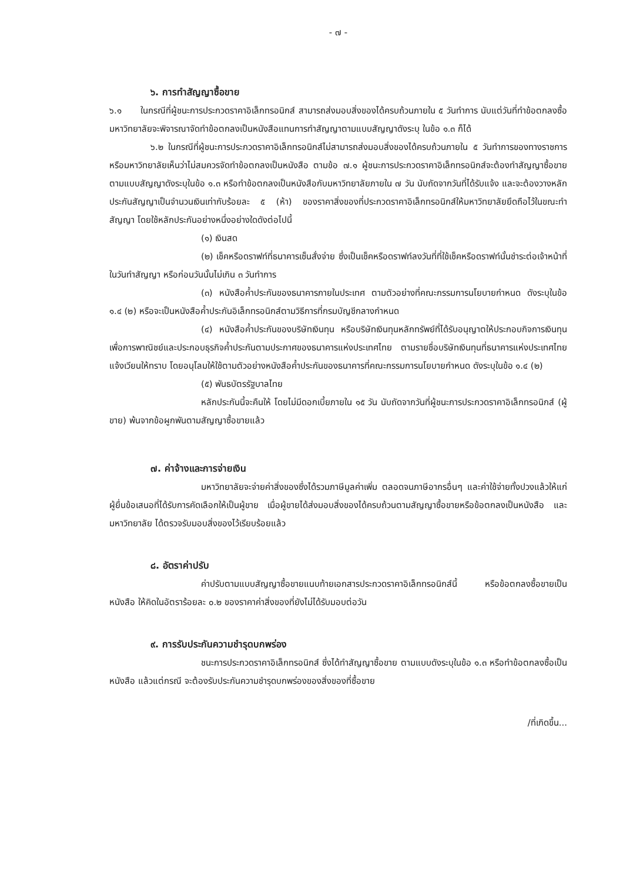- ๗ -
๖. การทำสัญญาซื้อขาย
๖.๑ ในกรณีที่ผู้ชนะการประกวดราคาอิเล็กทรอนิกส์ สามารถส่งมอบสิ่งของได้ครบถ้วนภายใน ๕ วันทำการ นับแต่วันที่ทำข้อตกลงซื้อ มหาวิทยาลัยจะพิจารณาจัดทำข้อตกลงเป็นหนังสือแทนการทำสัญญาตามแบบสัญญาดังระบุ ในข้อ ๑.๓ ก็ได้
๖.๒ ในกรณีที่ผู้ชนะการประกวดราคาอิเล็กทรอนิกส์ไม่สามารถส่งมอบสิ่งของได้ครบถ้วนภายใน ๕ วันทำการของทางราชการ หรือมหาวิทยาลัยเห็นว่าไม่สมควรจัดทำข้อตกลงเป็นหนังสือ ตามข้อ ๗.๑ ผู้ชนะการประกวดราคาอิเล็กทรอนิกส์จะต้องทำสัญญาซื้อขายตามแบบสัญญาดังระบุในข้อ ๑.๓ หรือทำข้อตกลงเป็นหนังสือกับมหาวิทยาลัยภายใน ๗ วัน นับถัดจากวันที่ได้รับแจ้ง และจะต้องวางหลักประกันสัญญาเป็นจำนวนเงินเท่ากับร้อยละ ๕ (ห้า) ของราคาสิ่งของที่ประกวดราคาอิเล็กทรอนิกส์ให้มหาวิทยาลัยยึดถือไว้ในขณะทำสัญญา โดยใช้หลักประกันอย่างหนึ่งอย่างใดดังต่อไปนี้
(๑) เงินสด
(๒) เช็คหรือดราฟท์ที่ธนาคารเซ็นสั่งจ่าย ซึ่งเป็นเช็คหรือดราฟท์ลงวันที่ที่ใช้เช็คหรือดราฟท์นั้นชำระต่อเจ้าหน้าที่ในวันทำสัญญา หรือก่อนวันนั้นไม่เกิน ๓ วันทำการ
(๓) หนังสือค้ำประกันของธนาคารภายในประเทศ ตามตัวอย่างที่คณะกรรมการนโยบายกำหนด ดังระบุในข้อ ๑.๔ (๒) หรือจะเป็นหนังสือค้ำประกันอิเล็กทรอนิกส์ตามวิธีการที่กรมบัญชีกลางกำหนด
(๔) หนังสือค้ำประกันของบริษัทเงินทุน หรือบริษัทเงินทุนหลักทรัพย์ที่ได้รับอนุญาตให้ประกอบกิจการเงินทุนเพื่อการพาณิชย์และประกอบธุรกิจค้ำประกันตามประกาศของธนาคารแห่งประเทศไทย ตามรายชื่อบริษัทเงินทุนที่ธนาคารแห่งประเทศไทยแจ้งเวียนให้ทราบ โดยอนุโลมให้ใช้ตามตัวอย่างหนังสือค้ำประกันของธนาคารที่คณะกรรมการนโยบายกำหนด ดังระบุในข้อ ๑.๔ (๒)
(๕) พันธบัตรรัฐบาลไทย
หลักประกันนี้จะคืนให้ โดยไม่มีดอกเบี้ยภายใน ๑๕ วัน นับถัดจากวันที่ผู้ชนะการประกวดราคาอิเล็กทรอนิกส์ (ผู้ขาย) พ้นจากข้อผูกพันตามสัญญาซื้อขายแล้ว
๗. ค่าจ้างและการจ่ายเงิน
มหาวิทยาลัยจะจ่ายค่าสิ่งของซึ่งได้รวมภาษีมูลค่าเพิ่ม ตลอดจนภาษีอากรอื่นๆ และค่าใช้จ่ายทั้งปวงแล้วให้แก่ผู้ยื่นข้อเสนอที่ได้รับการคัดเลือกให้เป็นผู้ขาย เมื่อผู้ขายได้ส่งมอบสิ่งของได้ครบถ้วนตามสัญญาซื้อขายหรือข้อตกลงเป็นหนังสือ และมหาวิทยาลัย ได้ตรวจรับมอบสิ่งของไว้เรียบร้อยแล้ว
๘. อัตราค่าปรับ
ค่าปรับตามแบบสัญญาซื้อขายแนบท้ายเอกสารประกวดราคาอิเล็กทรอนิกส์นี้ หรือข้อตกลงซื้อขายเป็นหนังสือ ให้คิดในอัตราร้อยละ ๐.๒ ของราคาค่าสิ่งของที่ยังไม่ได้รับมอบต่อวัน
๙. การรับประกันความชำรุดบกพร่อง
ชนะการประกวดราคาอิเล็กทรอนิกส์ ซึ่งได้ทำสัญญาซื้อขาย ตามแบบดังระบุในข้อ ๑.๓ หรือทำข้อตกลงซื้อเป็นหนังสือ แล้วแต่กรณี จะต้องรับประกันความชำรุดบกพร่องของสิ่งของที่ซื้อขาย
/ที่เกิดขึ้น...